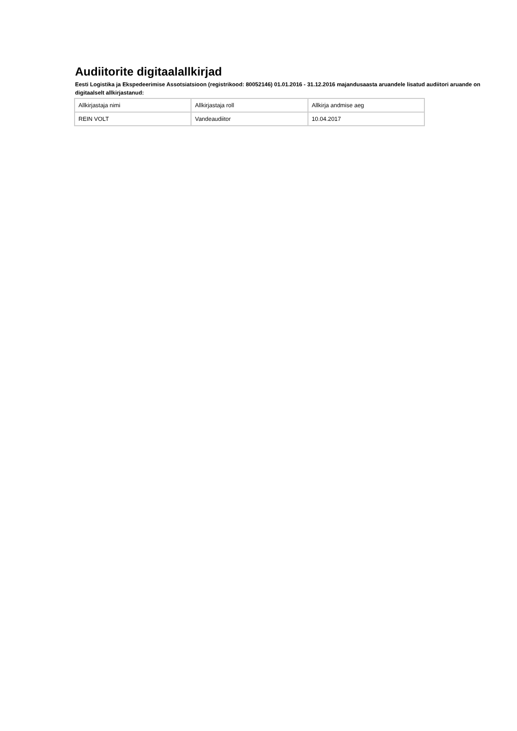Audiitorite digitaalallkirjad
Eesti Logistika ja Ekspedeerimise Assotsiatsioon (registrikood: 80052146) 01.01.2016 - 31.12.2016 majandusaasta aruandele lisatud audiitori aruande on digitaalselt allkirjastanud:
| Allkirjastaja nimi | Allkirjastaja roll | Allkirja andmise aeg |
| REIN VOLT | Vandeaudiitor | 10.04.2017 |